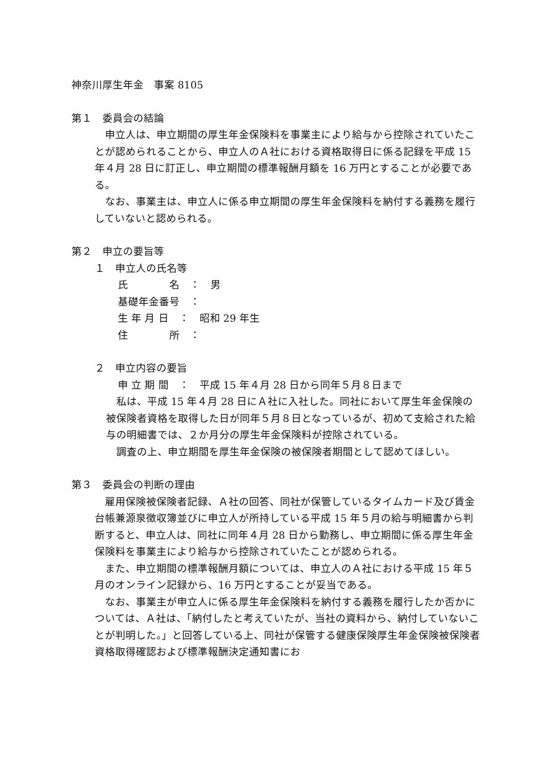神奈川厚生年金　事案 8105
第１　委員会の結論
　申立人は、申立期間の厚生年金保険料を事業主により給与から控除されていたことが認められることから、申立人のＡ社における資格取得日に係る記録を平成 15 年４月 28 日に訂正し、申立期間の標準報酬月額を 16 万円とすることが必要である。
　なお、事業主は、申立人に係る申立期間の厚生年金保険料を納付する義務を履行していないと認められる。
第２　申立の要旨等
１　申立人の氏名等
氏　　　　名　：　男
基礎年金番号　：
生 年 月 日　：　昭和 29 年生
住　　　　所　：
２　申立内容の要旨
申 立 期 間　：　平成 15 年４月 28 日から同年５月８日まで
　私は、平成 15 年４月 28 日にＡ社に入社した。同社において厚生年金保険の被保険者資格を取得した日が同年５月８日となっているが、初めて支給された給与の明細書では、２か月分の厚生年金保険料が控除されている。
　調査の上、申立期間を厚生年金保険の被保険者期間として認めてほしい。
第３　委員会の判断の理由
　雇用保険被保険者記録、Ａ社の回答、同社が保管しているタイムカード及び賃金台帳兼源泉徴収簿並びに申立人が所持している平成 15 年５月の給与明細書から判断すると、申立人は、同社に同年４月 28 日から勤務し、申立期間に係る厚生年金保険料を事業主により給与から控除されていたことが認められる。
　また、申立期間の標準報酬月額については、申立人のＡ社における平成 15 年５月のオンライン記録から、16 万円とすることが妥当である。
　なお、事業主が申立人に係る厚生年金保険料を納付する義務を履行したか否かについては、Ａ社は、「納付したと考えていたが、当社の資料から、納付していないことが判明した。」と回答している上、同社が保管する健康保険厚生年金保険被保険者資格取得確認および標準報酬決定通知書にお